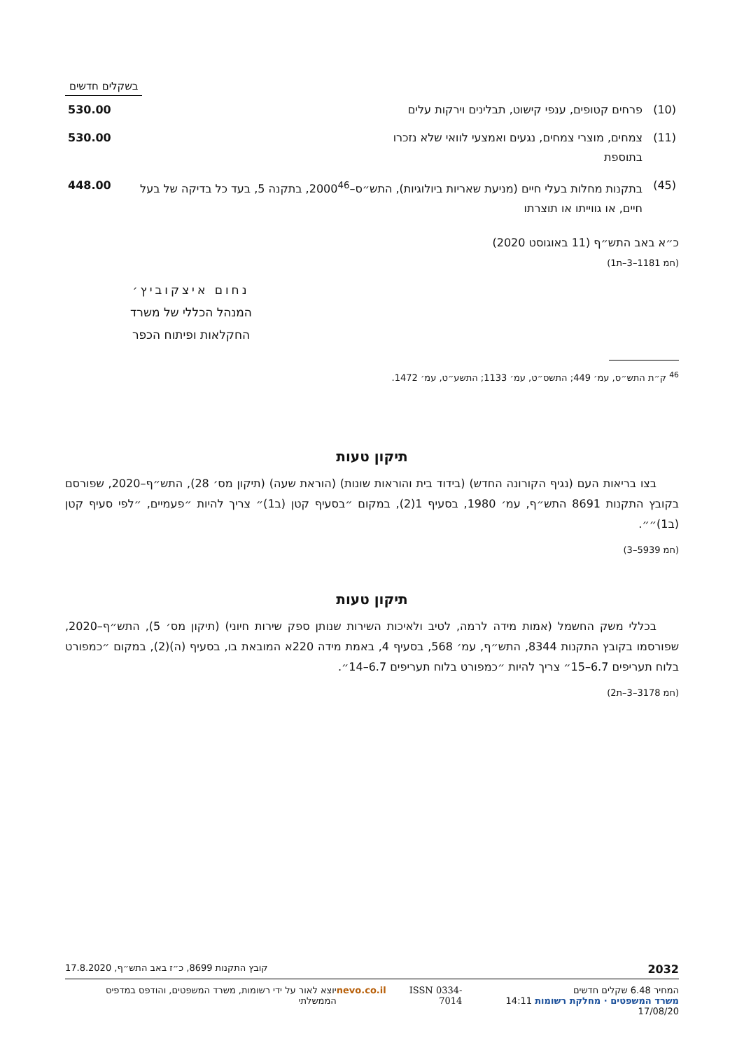בשקלים חדשים
| (10) | פרחים קטופים, ענפי קישוט, תבלינים וירקות עלים | 530.00 |
| (11) | צמחים, מוצרי צמחים, נגעים ואמצעי לוואי שלא נזכרו בתוספת | 530.00 |
| (45) | בתקנות מחלות בעלי חיים (מניעת שאריות ביולוגיות), התש״ס–2000<sup>46</sup>, בתקנה 5, בעד כל בדיקה של בעל חיים, או גווייתו או תוצרתו | 448.00 |
כ״א באב התש״ף (11 באוגוסט 2020)
(חמ 1181–3–ת1)
נחום איצקוביץ׳
המנהל הכללי של משרד
החקלאות ופיתוח הכפר
<sup>46</sup> ק״ת התש״ס, עמ׳ 449; התשס״ט, עמ׳ 1133; התשע״ט, עמ׳ 1472.
תיקון טעות
  בצו בריאות העם (נגיף הקורונה החדש) (בידוד בית והוראות שונות) (הוראת שעה) (תיקון מס׳ 28), התש״ף–2020, שפורסם בקובץ התקנות 8691 התש״ף, עמ׳ 1980, בסעיף 1(2), במקום ״בסעיף קטן (ב1)״ צריך להיות ״פעמיים, ״לפי סעיף קטן (ב1)״״.
(חמ 5939–3)
תיקון טעות
  בכללי משק החשמל (אמות מידה לרמה, לטיב ולאיכות השירות שנותן ספק שירות חיוני) (תיקון מס׳ 5), התש״ף–2020, שפורסמו בקובץ התקנות 8344, התש״ף, עמ׳ 568, בסעיף 4, באמת מידה 220א המובאת בו, בסעיף (ה)(2), במקום ״כמפורט בלוח תעריפים 6.7–15״ צריך להיות ״כמפורט בלוח תעריפים 6.7–14״.
(חמ 3178–3–ת2)
2032 קובץ התקנות 8699, כ״ז באב התש״ף, 17.8.2020
המחיר 6.48 שקלים חדשים
משרד המשפטים · מחלקת רשומות 14:11 17/08/20 ISSN 0334-7014 nevo.co.il יוצא לאור על ידי רשומות, משרד המשפטים, והודפס במדפיס הממשלתי